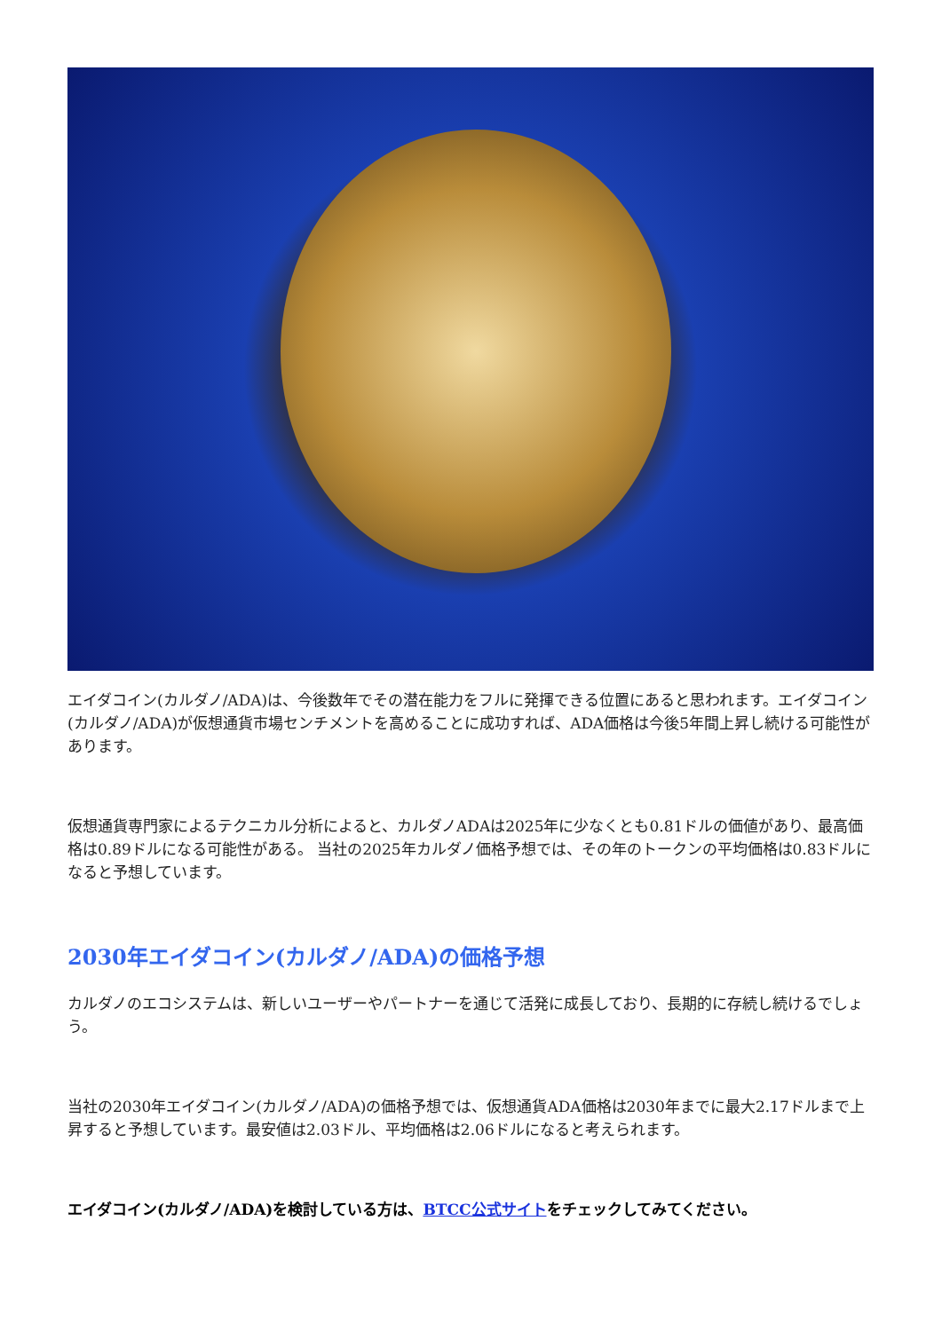エイダコイン(カルダノ/ADA)は、今後数年でその潜在能力をフルに発揮できる位置にあると思われます。エイダコイン(カルダノ/ADA)が仮想通貨市場センチメントを高めることに成功すれば、ADA価格は今後5年間上昇し続ける可能性があります。
仮想通貨専門家によるテクニカル分析によると、カルダノADAは2025年に少なくとも0.81ドルの価値があり、最高価格は0.89ドルになる可能性がある。 当社の2025年カルダノ価格予想では、その年のトークンの平均価格は0.83ドルになると予想しています。
2030年エイダコイン(カルダノ/ADA)の価格予想
カルダノのエコシステムは、新しいユーザーやパートナーを通じて活発に成長しており、長期的に存続し続けるでしょう。
当社の2030年エイダコイン(カルダノ/ADA)の価格予想では、仮想通貨ADA価格は2030年までに最大2.17ドルまで上昇すると予想しています。最安値は2.03ドル、平均価格は2.06ドルになると考えられます。
エイダコイン(カルダノ/ADA)を検討している方は、BTCC公式サイトをチェックしてみてください。